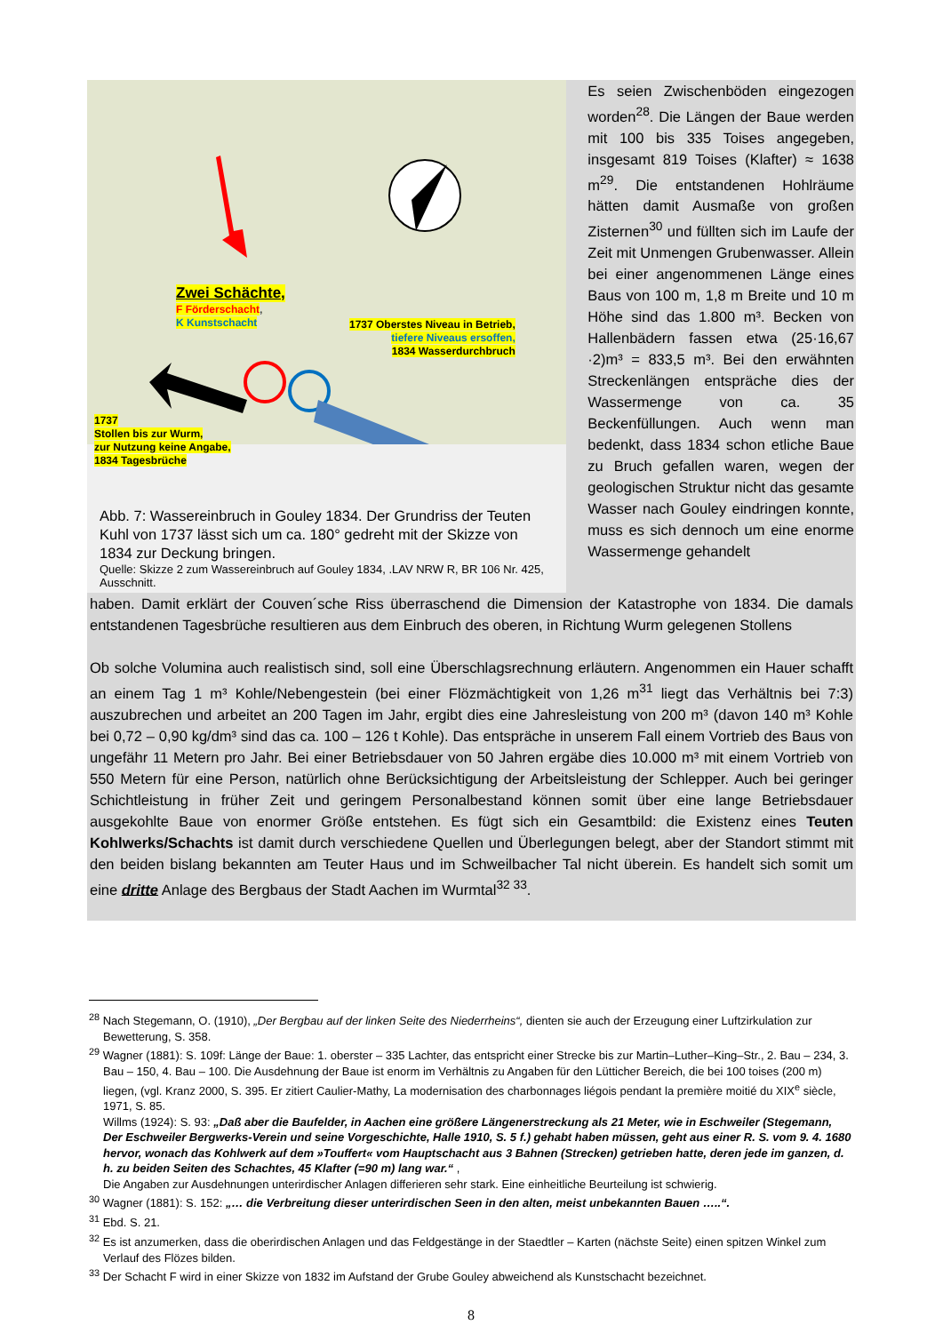Zwei Schächte,
F Förderschacht,
K Kunstschacht
1737 Oberstes Niveau in Betrieb,
tiefere Niveaus ersoffen,
1834 Wasserdurchbruch
1737
Stollen bis zur Wurm,
zur Nutzung keine Angabe,
1834 Tagesbrüche
Abb. 7: Wassereinbruch in Gouley 1834. Der Grundriss der Teuten Kuhl von 1737 lässt sich um ca. 180° gedreht mit der Skizze von 1834 zur Deckung bringen.
Quelle: Skizze 2 zum Wassereinbruch auf Gouley 1834, .LAV NRW R, BR 106 Nr. 425, Ausschnitt.
Es seien Zwischenböden eingezogen worden<sup>28</sup>. Die Längen der Baue werden mit 100 bis 335 Toises angegeben, insgesamt 819 Toises (Klafter) ≈ 1638 m<sup>29</sup>. Die entstandenen Hohlräume hätten damit Ausmaße von großen Zisternen<sup>30</sup> und füllten sich im Laufe der Zeit mit Unmengen Grubenwasser. Allein bei einer angenommenen Länge eines Baus von 100 m, 1,8 m Breite und 10 m Höhe sind das 1.800 m³. Becken von Hallenbädern fassen etwa (25·16,67 ·2)m³ = 833,5 m³. Bei den erwähnten Streckenlängen entspräche dies der Wassermenge von ca. 35 Beckenfüllungen. Auch wenn man bedenkt, dass 1834 schon etliche Baue zu Bruch gefallen waren, wegen der geologischen Struktur nicht das gesamte Wasser nach Gouley eindringen konnte, muss es sich dennoch um eine enorme Wassermenge gehandelt
haben. Damit erklärt der Couven´sche Riss überraschend die Dimension der Katastrophe von 1834. Die damals entstandenen Tagesbrüche resultieren aus dem Einbruch des oberen, in Richtung Wurm gelegenen Stollens
Ob solche Volumina auch realistisch sind, soll eine Überschlagsrechnung erläutern. Angenommen ein Hauer schafft an einem Tag 1 m³ Kohle/Nebengestein (bei einer Flözmächtigkeit von 1,26 m<sup>31</sup> liegt das Verhältnis bei 7:3) auszubrechen und arbeitet an 200 Tagen im Jahr, ergibt dies eine Jahresleistung von 200 m³ (davon 140 m³ Kohle bei 0,72 – 0,90 kg/dm³ sind das ca. 100 – 126 t Kohle). Das entspräche in unserem Fall einem Vortrieb des Baus von ungefähr 11 Metern pro Jahr. Bei einer Betriebsdauer von 50 Jahren ergäbe dies 10.000 m³ mit einem Vortrieb von 550 Metern für eine Person, natürlich ohne Berücksichtigung der Arbeitsleistung der Schlepper. Auch bei geringer Schichtleistung in früher Zeit und geringem Personalbestand können somit über eine lange Betriebsdauer ausgekohlte Baue von enormer Größe entstehen. Es fügt sich ein Gesamtbild: die Existenz eines Teuten Kohlwerks/Schachts ist damit durch verschiedene Quellen und Überlegungen belegt, aber der Standort stimmt mit den beiden bislang bekannten am Teuter Haus und im Schweilbacher Tal nicht überein. Es handelt sich somit um eine dritte Anlage des Bergbaus der Stadt Aachen im Wurmtal<sup>32 33</sup>.
<sup>28</sup> Nach Stegemann, O. (1910), „Der Bergbau auf der linken Seite des Niederrheins“, dienten sie auch der Erzeugung einer Luftzirkulation zur Bewetterung, S. 358.
<sup>29</sup> Wagner (1881): S. 109f: Länge der Baue: 1. oberster – 335 Lachter, das entspricht einer Strecke bis zur Martin–Luther–King–Str., 2. Bau – 234, 3. Bau – 150, 4. Bau – 100. Die Ausdehnung der Baue ist enorm im Verhältnis zu Angaben für den Lütticher Bereich, die bei 100 toises (200 m) liegen, (vgl. Kranz 2000, S. 395. Er zitiert Caulier-Mathy, La modernisation des charbonnages liégois pendant la première moitié du XIX<sup>e</sup> siècle, 1971, S. 85.
Willms (1924): S. 93: „Daß aber die Baufelder, in Aachen eine größere Längenerstreckung als 21 Meter, wie in Eschweiler (Stegemann, Der Eschweiler Bergwerks-Verein und seine Vorgeschichte, Halle 1910, S. 5 f.) gehabt haben müssen, geht aus einer R. S. vom 9. 4. 1680 hervor, wonach das Kohlwerk auf dem »Touffert« vom Hauptschacht aus 3 Bahnen (Strecken) getrieben hatte, deren jede im ganzen, d. h. zu beiden Seiten des Schachtes, 45 Klafter (=90 m) lang war.“ ,
Die Angaben zur Ausdehnungen unterirdischer Anlagen differieren sehr stark. Eine einheitliche Beurteilung ist schwierig.
<sup>30</sup> Wagner (1881): S. 152: „… die Verbreitung dieser unterirdischen Seen in den alten, meist unbekannten Bauen …..“.
<sup>31</sup> Ebd. S. 21.
<sup>32</sup> Es ist anzumerken, dass die oberirdischen Anlagen und das Feldgestänge in der Staedtler – Karten (nächste Seite) einen spitzen Winkel zum Verlauf des Flözes bilden.
<sup>33</sup> Der Schacht F wird in einer Skizze von 1832 im Aufstand der Grube Gouley abweichend als Kunstschacht bezeichnet.
8